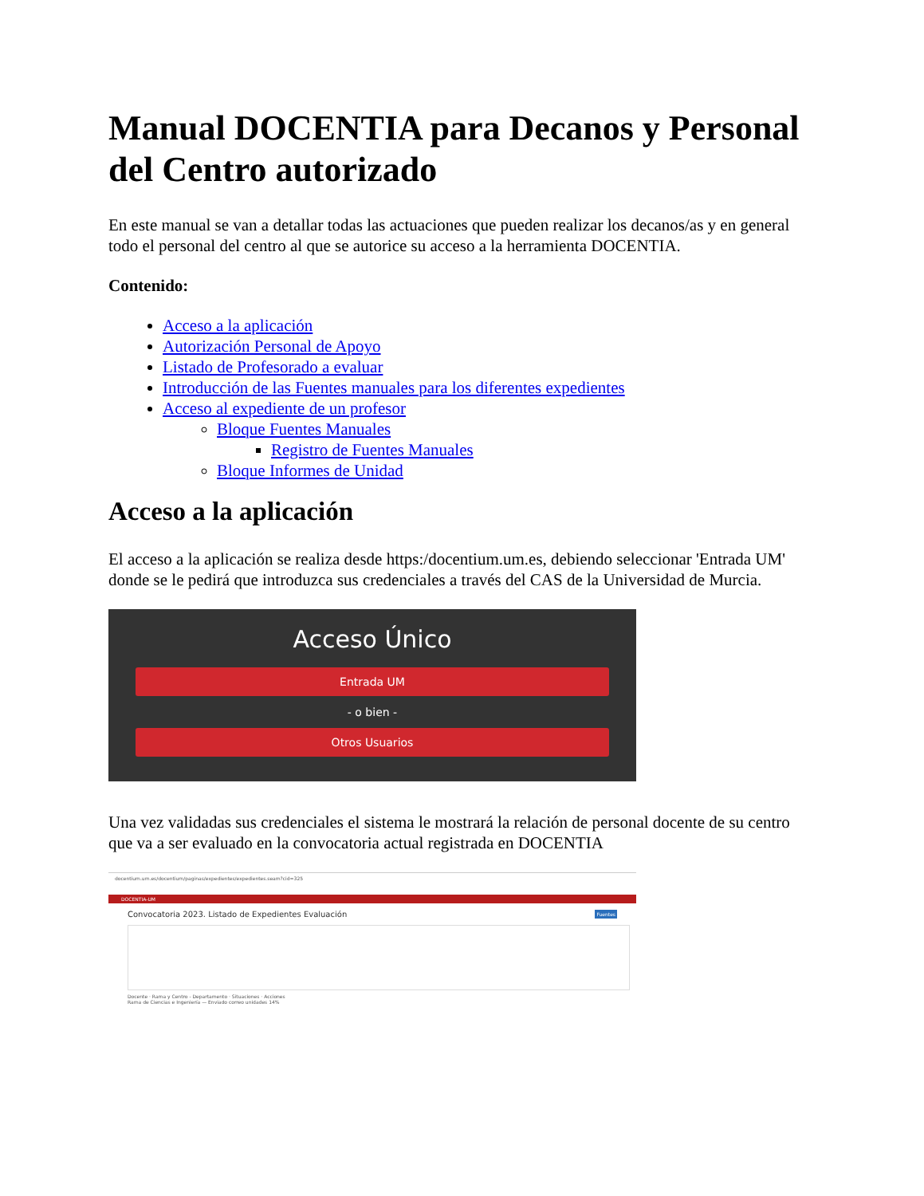Manual DOCENTIA para Decanos y Personal del Centro autorizado
En este manual se van a detallar todas las actuaciones que pueden realizar los decanos/as y en general todo el personal del centro al que se autorice su acceso a la herramienta DOCENTIA.
Contenido:
Acceso a la aplicación
Autorización Personal de Apoyo
Listado de Profesorado a evaluar
Introducción de las Fuentes manuales para los diferentes expedientes
Acceso al expediente de un profesor
Bloque Fuentes Manuales
Registro de Fuentes Manuales
Bloque Informes de Unidad
Acceso a la aplicación
El acceso a la aplicación se realiza desde https:/docentium.um.es, debiendo seleccionar 'Entrada UM' donde se le pedirá que introduzca sus credenciales a través del CAS de la Universidad de Murcia.
Acceso Único
Entrada UM
- o bien -
Otros Usuarios
Una vez validadas sus credenciales el sistema le mostrará la relación de personal docente de su centro que va a ser evaluado en la convocatoria actual registrada en DOCENTIA
docentium.um.es/docentium/paginas/expedientes/expedientes.seam?cid=325
DOCENTIA-UM
Convocatoria 2023. Listado de Expedientes Evaluación Fuentes
Docente · Rama y Centro - Departamento · Situaciones · Acciones
Rama de Ciencias e Ingeniería — Enviado correo unidades 14%